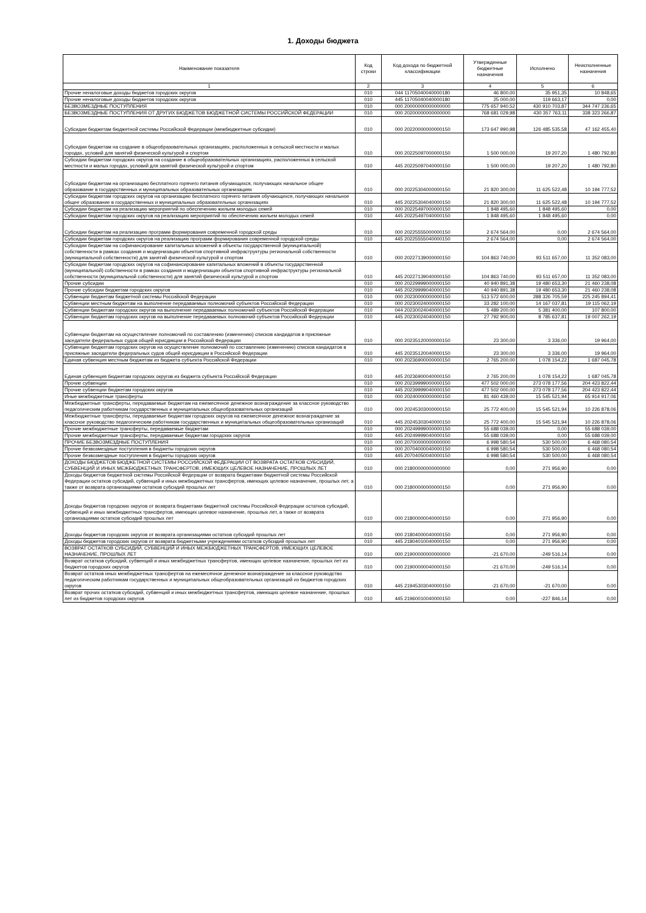1. Доходы бюджета
| Наименование показателя | Код строки | Код дохода по бюджетной классификации | Утвержденные бюджетные назначения | Исполнено | Неисполненные назначения |
| --- | --- | --- | --- | --- | --- |
| 1 | 2 | 3 | 4 | 5 | 6 |
| Прочие неналоговые доходы бюджетов городских округов | 010 | 044 11705040040000180 | 46 800,00 | 35 951,35 | 10 848,65 |
| Прочие неналоговые доходы бюджетов городских округов | 010 | 445 11705040040000180 | 25 000,00 | 119 663,17 | 0,00 |
| БЕЗВОЗМЕЗДНЫЕ ПОСТУПЛЕНИЯ | 010 | 000 20000000000000000 | 775 657 940,52 | 430 910 703,87 | 344 747 236,65 |
| БЕЗВОЗМЕЗДНЫЕ ПОСТУПЛЕНИЯ ОТ ДРУГИХ БЮДЖЕТОВ БЮДЖЕТНОЙ СИСТЕМЫ РОССИЙСКОЙ ФЕДЕРАЦИИ | 010 | 000 20200000000000000 | 768 681 029,98 | 430 357 763,11 | 338 323 266,87 |
| Субсидии бюджетам бюджетной системы Российской Федерации (межбюджетные субсидии) | 010 | 000 20220000000000150 | 173 647 990,98 | 126 485 535,58 | 47 162 455,40 |
| Субсидии бюджетам на создание в общеобразовательных организациях, расположенных в сельской местности и малых городах, условий для занятий физической культурой и спортом | 010 | 000 20225097000000150 | 1 500 000,00 | 19 207,20 | 1 480 792,80 |
| Субсидии бюджетам городских округов на создание в общеобразовательных организациях, расположенных в сельской местности и малых городах, условий для занятий физической культурой и спортом | 010 | 445 20225097040000150 | 1 500 000,00 | 19 207,20 | 1 480 792,80 |
| Субсидии бюджетам на организацию бесплатного горячего питания обучающихся, получающих начальное общее образование в государственных и муниципальных образовательных организациях | 010 | 000 20225304000000150 | 21 820 300,00 | 11 625 522,48 | 10 194 777,52 |
| Субсидии бюджетам городских округов на организацию бесплатного горячего питания обучающихся, получающих начальное общее образование в государственных и муниципальных образовательных организациях | 010 | 445 20225304040000150 | 21 820 300,00 | 11 625 522,48 | 10 194 777,52 |
| Субсидии бюджетам на реализацию мероприятий по обеспечению жильем молодых семей | 010 | 000 20225497000000150 | 1 848 495,60 | 1 848 495,60 | 0,00 |
| Субсидии бюджетам городских округов на реализацию мероприятий по обеспечению жильем молодых семей | 010 | 445 20225497040000150 | 1 848 495,60 | 1 848 495,60 | 0,00 |
| Субсидии бюджетам на реализацию программ формирования современной городской среды | 010 | 000 20225555000000150 | 2 674 564,00 | 0,00 | 2 674 564,00 |
| Субсидии бюджетам городских округов на реализацию программ формирования современной городской среды | 010 | 445 20225555040000150 | 2 674 564,00 | 0,00 | 2 674 564,00 |
| Субсидии бюджетам на софинансирование капитальных вложений в объекты государственной (муниципальной) собственности в рамках создания и модернизации объектов спортивной инфраструктуры региональной собственности (муниципальной собственности) для занятий физической культурой и спортом | 010 | 000 20227139000000150 | 104 863 740,00 | 93 511 657,00 | 11 352 083,00 |
| Субсидии бюджетам городских округов на софинансирование капитальных вложений в объекты государственной (муниципальной) собственности в рамках создания и модернизации объектов спортивной инфраструктуры региональной собственности (муниципальной собственности) для занятий физической культурой и спортом | 010 | 445 20227139040000150 | 104 863 740,00 | 93 511 657,00 | 11 352 083,00 |
| Прочие субсидии | 010 | 000 20229999000000150 | 40 940 891,38 | 19 480 653,30 | 21 460 238,08 |
| Прочие субсидии бюджетам городских округов | 010 | 445 20229999040000150 | 40 940 891,38 | 19 480 653,30 | 21 460 238,08 |
| Субвенции бюджетам бюджетной системы Российской Федерации | 010 | 000 20230000000000150 | 513 572 600,00 | 288 326 705,59 | 225 245 894,41 |
| Субвенции местным бюджетам на выполнение передаваемых полномочий субъектов Российской Федерации | 010 | 000 20230024000000150 | 33 282 100,00 | 14 167 037,81 | 19 115 062,19 |
| Субвенции бюджетам городских округов на выполнение передаваемых полномочий субъектов Российской Федерации | 010 | 044 20230024040000150 | 5 489 200,00 | 5 381 400,00 | 107 800,00 |
| Субвенции бюджетам городских округов на выполнение передаваемых полномочий субъектов Российской Федерации | 010 | 445 20230024040000150 | 27 792 900,00 | 8 785 637,81 | 19 007 262,19 |
| Субвенции бюджетам на осуществление полномочий по составлению (изменению) списков кандидатов в присяжные заседатели федеральных судов общей юрисдикции в Российской Федерации | 010 | 000 20235120000000150 | 23 300,00 | 3 336,00 | 19 964,00 |
| Субвенции бюджетам городских округов на осуществление полномочий по составлению (изменению) списков кандидатов в присяжные заседатели федеральных судов общей юрисдикции в Российской Федерации | 010 | 445 20235120040000150 | 23 300,00 | 3 336,00 | 19 964,00 |
| Единая субвенция местным бюджетам из бюджета субъекта Российской Федерации | 010 | 000 20236900000000150 | 2 765 200,00 | 1 078 154,22 | 1 687 045,78 |
| Единая субвенция бюджетам городских округов из бюджета субъекта Российской Федерации | 010 | 445 20236900040000150 | 2 765 200,00 | 1 078 154,22 | 1 687 045,78 |
| Прочие субвенции | 010 | 000 20239999000000150 | 477 502 000,00 | 273 078 177,56 | 204 423 822,44 |
| Прочие субвенции бюджетам городских округов | 010 | 445 20239999040000150 | 477 502 000,00 | 273 078 177,56 | 204 423 822,44 |
| Иные межбюджетные трансферты | 010 | 000 20240000000000150 | 81 460 439,00 | 15 545 521,94 | 65 914 917,06 |
| Межбюджетные трансферты, передаваемые бюджетам на ежемесячное денежное вознаграждение за классное руководство педагогическим работникам государственных и муниципальных общеобразовательных организаций | 010 | 000 20245303000000150 | 25 772 400,00 | 15 545 521,94 | 10 226 878,06 |
| Межбюджетные трансферты, передаваемые бюджетам городских округов на ежемесячное денежное вознаграждение за классное руководство педагогическим работникам государственных и муниципальных общеобразовательных организаций | 010 | 445 20245303040000150 | 25 772 400,00 | 15 545 521,94 | 10 226 878,06 |
| Прочие межбюджетные трансферты, передаваемые бюджетам | 010 | 000 20249999000000150 | 55 688 039,00 | 0,00 | 55 688 039,00 |
| Прочие межбюджетные трансферты, передаваемые бюджетам городских округов | 010 | 445 20249999040000150 | 55 688 039,00 | 0,00 | 55 688 039,00 |
| ПРОЧИЕ БЕЗВОЗМЕЗДНЫЕ ПОСТУПЛЕНИЯ | 010 | 000 20700000000000000 | 6 998 580,54 | 530 500,00 | 6 468 080,54 |
| Прочие безвозмездные поступления в бюджеты городских округов | 010 | 000 20704000040000150 | 6 998 580,54 | 530 500,00 | 6 468 080,54 |
| Прочие безвозмездные поступления в бюджеты городских округов | 010 | 445 20704050040000150 | 6 998 580,54 | 530 500,00 | 6 468 080,54 |
| ДОХОДЫ БЮДЖЕТОВ БЮДЖЕТНОЙ СИСТЕМЫ РОССИЙСКОЙ ФЕДЕРАЦИИ ОТ ВОЗВРАТА ОСТАТКОВ СУБСИДИЙ, СУБВЕНЦИЙ И ИНЫХ МЕЖБЮДЖЕТНЫХ ТРАНСФЕРТОВ, ИМЕЮЩИХ ЦЕЛЕВОЕ НАЗНАЧЕНИЕ, ПРОШЛЫХ ЛЕТ | 010 | 000 21800000000000000 | 0,00 | 271 956,90 | 0,00 |
| Доходы бюджетов бюджетной системы Российской Федерации от возврата бюджетами бюджетной системы Российской Федерации остатков субсидий, субвенций и иных межбюджетных трансфертов, имеющих целевое назначение, прошлых лет, а также от возврата организациями остатков субсидий прошлых лет | 010 | 000 21800000000000150 | 0,00 | 271 956,90 | 0,00 |
| Доходы бюджетов городских округов от возврата бюджетами бюджетной системы Российской Федерации остатков субсидий, субвенций и иных межбюджетных трансфертов, имеющих целевое назначение, прошлых лет, а также от возврата организациями остатков субсидий прошлых лет | 010 | 000 21800000040000150 | 0,00 | 271 956,90 | 0,00 |
| Доходы бюджетов городских округов от возврата организациями остатков субсидий прошлых лет | 010 | 000 21804000040000150 | 0,00 | 271 956,90 | 0,00 |
| Доходы бюджетов городских округов от возврата бюджетными учреждениями остатков субсидий прошлых лет | 010 | 445 21804010040000150 | 0,00 | 271 956,90 | 0,00 |
| ВОЗВРАТ ОСТАТКОВ СУБСИДИЙ, СУБВЕНЦИЙ И ИНЫХ МЕЖБЮДЖЕТНЫХ ТРАНСФЕРТОВ, ИМЕЮЩИХ ЦЕЛЕВОЕ НАЗНАЧЕНИЕ, ПРОШЛЫХ ЛЕТ | 010 | 000 21900000000000000 | -21 670,00 | -249 516,14 | 0,00 |
| Возврат остатков субсидий, субвенций и иных межбюджетных трансфертов, имеющих целевое назначение, прошлых лет из бюджетов городских округов | 010 | 000 21900000040000150 | -21 670,00 | -249 516,14 | 0,00 |
| Возврат остатков иных межбюджетных трансфертов на ежемесячное денежное вознаграждение за классное руководство педагогическим работникам государственных и муниципальных общеобразовательных организаций из бюджетов городских округов | 010 | 445 21945303040000150 | -21 670,00 | -21 670,00 | 0,00 |
| Возврат прочих остатков субсидий, субвенций и иных межбюджетных трансфертов, имеющих целевое назначение, прошлых лет из бюджетов городских округов | 010 | 445 21960010040000150 | 0,00 | -227 846,14 | 0,00 |